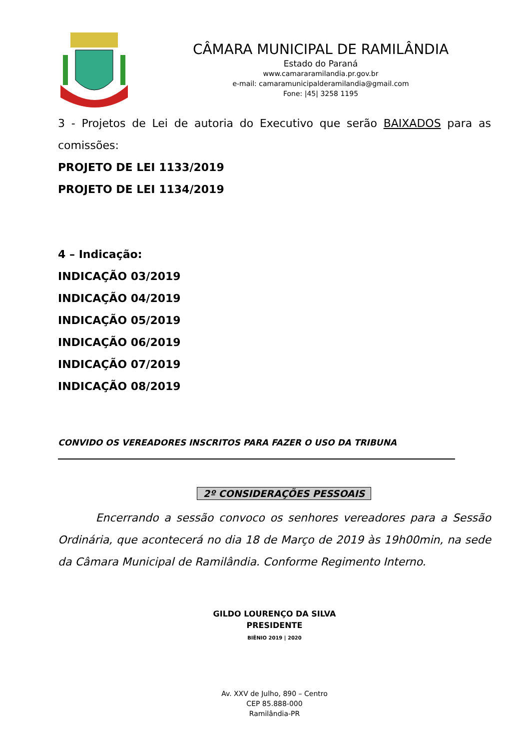CÂMARA MUNICIPAL DE RAMILÂNDIA
Estado do Paraná
www.camararamilandia.pr.gov.br
e-mail: camaramunicipalderamilandia@gmail.com
Fone: |45| 3258 1195
3 - Projetos de Lei de autoria do Executivo que serão BAIXADOS para as comissões:
PROJETO DE LEI 1133/2019
PROJETO DE LEI 1134/2019
4 – Indicação:
INDICAÇÃO 03/2019
INDICAÇÃO 04/2019
INDICAÇÃO 05/2019
INDICAÇÃO 06/2019
INDICAÇÃO 07/2019
INDICAÇÃO 08/2019
CONVIDO OS VEREADORES INSCRITOS PARA FAZER O USO DA TRIBUNA
2º CONSIDERAÇÕES PESSOAIS
Encerrando a sessão convoco os senhores vereadores para a Sessão Ordinária, que acontecerá no dia 18 de Março de 2019 às 19h00min, na sede da Câmara Municipal de Ramilândia. Conforme Regimento Interno.
GILDO LOURENÇO DA SILVA
PRESIDENTE
BIÊNIO 2019 | 2020
Av. XXV de Julho, 890 – Centro
CEP 85.888-000
Ramilândia-PR